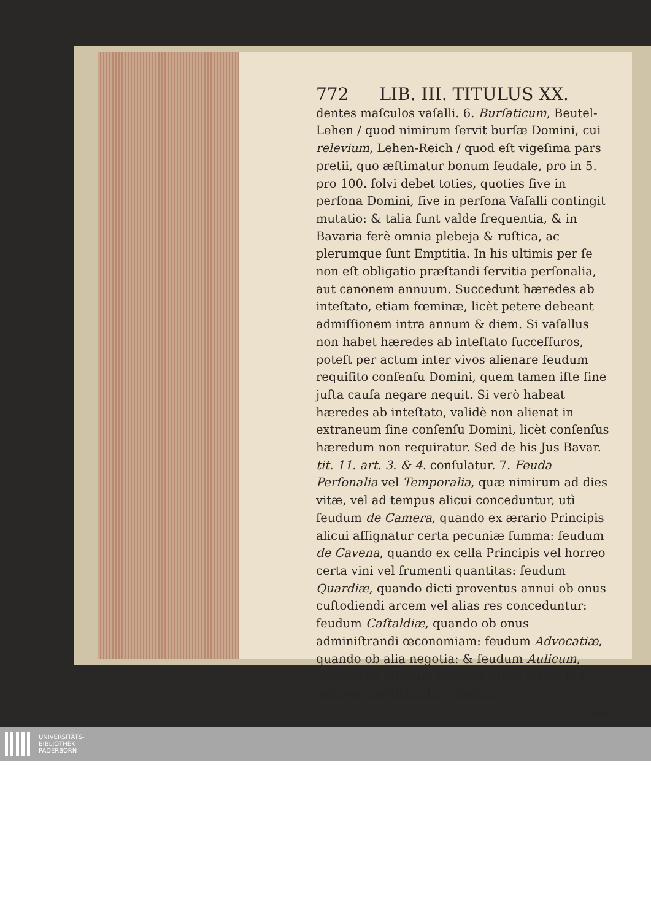772 LIB. III. TITULUS XX.
dentes maſculos vaſalli. 6. Burſaticum, Beutel-Lehen / quod nimirum ſervit burſæ Domini, cui relevium, Lehen-Reich / quod eſt vigeſima pars pretii, quo æſtimatur bonum feudale, pro in 5. pro 100. ſolvi debet toties, quoties ſive in perſona Domini, ſive in perſona Vaſalli contingit mutatio: & talia ſunt valde frequentia, & in Bavaria ferè omnia plebeja & ruſtica, ac plerumque ſunt Emptitia. In his ultimis per ſe non eſt obligatio præſtandi ſervitia perſonalia, aut canonem annuum. Succedunt hæredes ab inteſtato, etiam fœminæ, licèt petere debeant admiſſionem intra annum & diem. Si vaſallus non habet hæredes ab inteſtato ſucceſſuros, poteſt per actum inter vivos alienare feudum requiſito conſenſu Domini, quem tamen iſte ſine juſta cauſa negare nequit. Si verò habeat hæredes ab inteſtato, validè non alienat in extraneum ſine conſenſu Domini, licèt conſenſus hæredum non requiratur. Sed de his Jus Bavar. tit. 11. art. 3. & 4. conſulatur. 7. Feuda Perſonalia vel Temporalia, quæ nimirum ad dies vitæ, vel ad tempus alicui conceduntur, utì feudum de Camera, quando ex ærario Principis alicui aſſignatur certa pecuniæ ſumma: feudum de Cavena, quando ex cella Principis vel horreo certa vini vel frumenti quantitas: feudum Quardiæ, quando dicti proventus annui ob onus cuſtodiendi arcem vel alias res conceduntur: feudum Caſtaldiæ, quando ob onus adminiſtrandi œconomiam: feudum Advocatiæ, quando ob alia negotia: & feudum Aulicum, quando ob officium Aulicum alicui ad certum tempus conſtituuntur: feudum
Sol-
UNIVERSITÄTS-
BIBLIOTHEK
PADERBORN